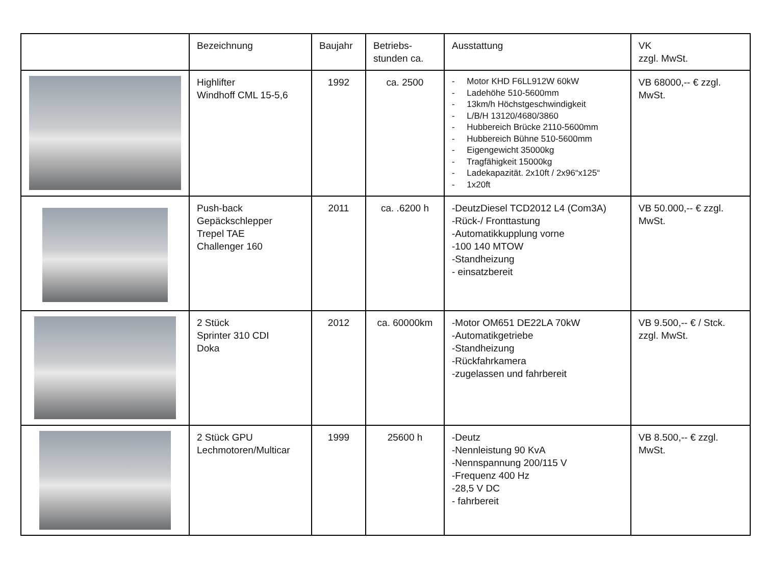| | Bezeichnung | Baujahr | Betriebs- stunden ca. | Ausstattung | VK zzgl. MwSt. |
| --- | --- | --- | --- | --- | --- |
| | Highlifter Windhoff CML 15-5,6 | 1992 | ca. 2500 | - Motor KHD F6LL912W 60kW - Ladehöhe 510-5600mm - 13km/h Höchstgeschwindigkeit - L/B/H 13120/4680/3860 - Hubbereich Brücke 2110-5600mm - Hubbereich Bühne 510-5600mm - Eigengewicht 35000kg - Tragfähigkeit 15000kg - Ladekapazität. 2x10ft / 2x96“x125“ - 1x20ft | VB 68000,-- € zzgl. MwSt. |
| | Push-back Gepäckschlepper Trepel TAE Challenger 160 | 2011 | ca. .6200 h | -DeutzDiesel TCD2012 L4 (Com3A) -Rück-/ Fronttastung -Automatikkupplung vorne -100 140 MTOW -Standheizung - einsatzbereit | VB 50.000,-- € zzgl. MwSt. |
| | 2 Stück Sprinter 310 CDI Doka | 2012 | ca. 60000km | -Motor OM651 DE22LA 70kW -Automatikgetriebe -Standheizung -Rückfahrkamera -zugelassen und fahrbereit | VB 9.500,-- € / Stck. zzgl. MwSt. |
| | 2 Stück GPU Lechmotoren/Multicar | 1999 | 25600 h | -Deutz -Nennleistung 90 KvA -Nennspannung 200/115 V -Frequenz 400 Hz -28,5 V DC - fahrbereit | VB 8.500,-- € zzgl. MwSt. |